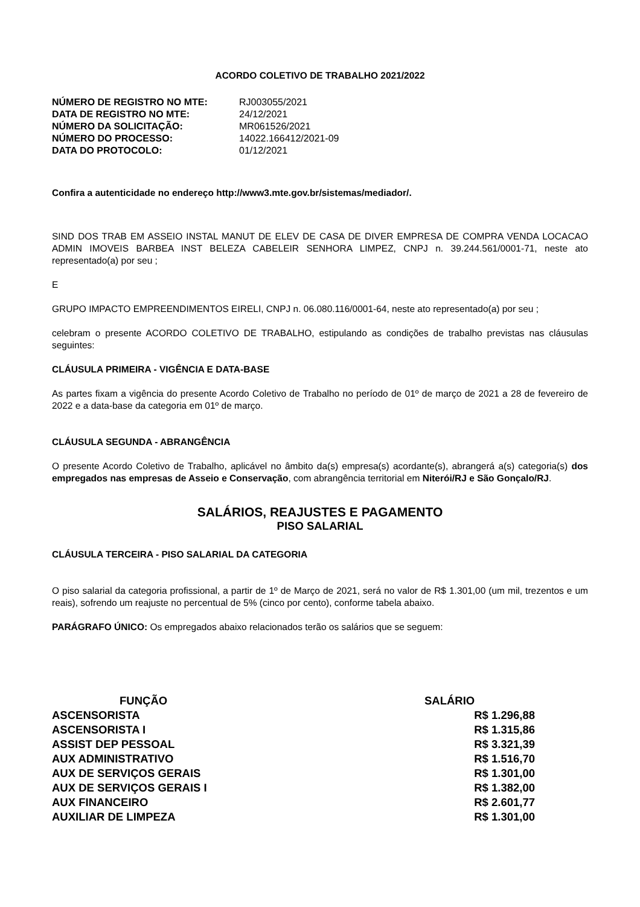ACORDO COLETIVO DE TRABALHO 2021/2022
| NÚMERO DE REGISTRO NO MTE: | RJ003055/2021 |
| DATA DE REGISTRO NO MTE: | 24/12/2021 |
| NÚMERO DA SOLICITAÇÃO: | MR061526/2021 |
| NÚMERO DO PROCESSO: | 14022.166412/2021-09 |
| DATA DO PROTOCOLO: | 01/12/2021 |
Confira a autenticidade no endereço http://www3.mte.gov.br/sistemas/mediador/.
SIND DOS TRAB EM ASSEIO INSTAL MANUT DE ELEV DE CASA DE DIVER EMPRESA DE COMPRA VENDA LOCACAO ADMIN IMOVEIS BARBEA INST BELEZA CABELEIR SENHORA LIMPEZ, CNPJ n. 39.244.561/0001-71, neste ato representado(a) por seu ;
E
GRUPO IMPACTO EMPREENDIMENTOS EIRELI, CNPJ n. 06.080.116/0001-64, neste ato representado(a) por seu ;
celebram o presente ACORDO COLETIVO DE TRABALHO, estipulando as condições de trabalho previstas nas cláusulas seguintes:
CLÁUSULA PRIMEIRA - VIGÊNCIA E DATA-BASE
As partes fixam a vigência do presente Acordo Coletivo de Trabalho no período de 01º de março de 2021 a 28 de fevereiro de 2022 e a data-base da categoria em 01º de março.
CLÁUSULA SEGUNDA - ABRANGÊNCIA
O presente Acordo Coletivo de Trabalho, aplicável no âmbito da(s) empresa(s) acordante(s), abrangerá a(s) categoria(s) dos empregados nas empresas de Asseio e Conservação, com abrangência territorial em Niterói/RJ e São Gonçalo/RJ.
SALÁRIOS, REAJUSTES E PAGAMENTO
PISO SALARIAL
CLÁUSULA TERCEIRA - PISO SALARIAL DA CATEGORIA
O piso salarial da categoria profissional, a partir de 1º de Março de 2021, será no valor de R$ 1.301,00 (um mil, trezentos e um reais), sofrendo um reajuste no percentual de 5% (cinco por cento), conforme tabela abaixo.
PARÁGRAFO ÚNICO: Os empregados abaixo relacionados terão os salários que se seguem:
| FUNÇÃO | SALÁRIO |
| --- | --- |
| ASCENSORISTA | R$ 1.296,88 |
| ASCENSORISTA I | R$ 1.315,86 |
| ASSIST DEP PESSOAL | R$ 3.321,39 |
| AUX ADMINISTRATIVO | R$ 1.516,70 |
| AUX DE SERVIÇOS GERAIS | R$ 1.301,00 |
| AUX DE SERVIÇOS GERAIS I | R$ 1.382,00 |
| AUX FINANCEIRO | R$ 2.601,77 |
| AUXILIAR DE LIMPEZA | R$ 1.301,00 |